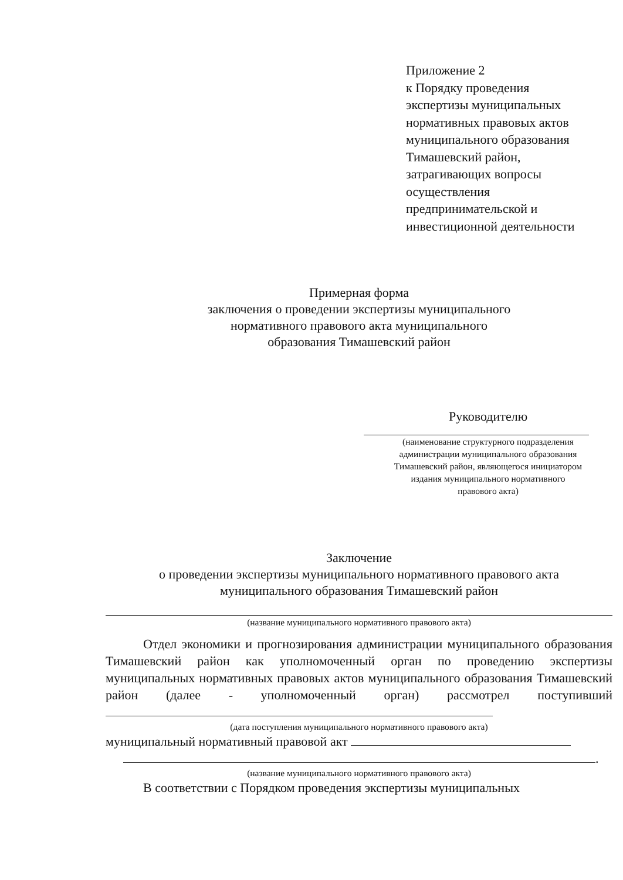Приложение 2
к Порядку проведения
экспертизы муниципальных
нормативных правовых актов
муниципального образования
Тимашевский район,
затрагивающих вопросы
осуществления
предпринимательской и
инвестиционной деятельности
Примерная форма
заключения о проведении экспертизы муниципального
нормативного правового акта муниципального
образования Тимашевский район
Руководителю
(наименование структурного подразделения
администрации муниципального образования
Тимашевский район, являющегося инициатором
издания муниципального нормативного
правового акта)
Заключение
о проведении экспертизы муниципального нормативного правового акта
муниципального образования Тимашевский район
(название муниципального нормативного правового акта)
Отдел экономики и прогнозирования администрации муниципального образования Тимашевский район как уполномоченный орган по проведению экспертизы муниципальных нормативных правовых актов муниципального образования Тимашевский район (далее - уполномоченный орган) рассмотрел поступивший
(дата поступления муниципального нормативного правового акта)
муниципальный нормативный правовой акт
.
(название муниципального нормативного правового акта)
В соответствии с Порядком проведения экспертизы муниципальных